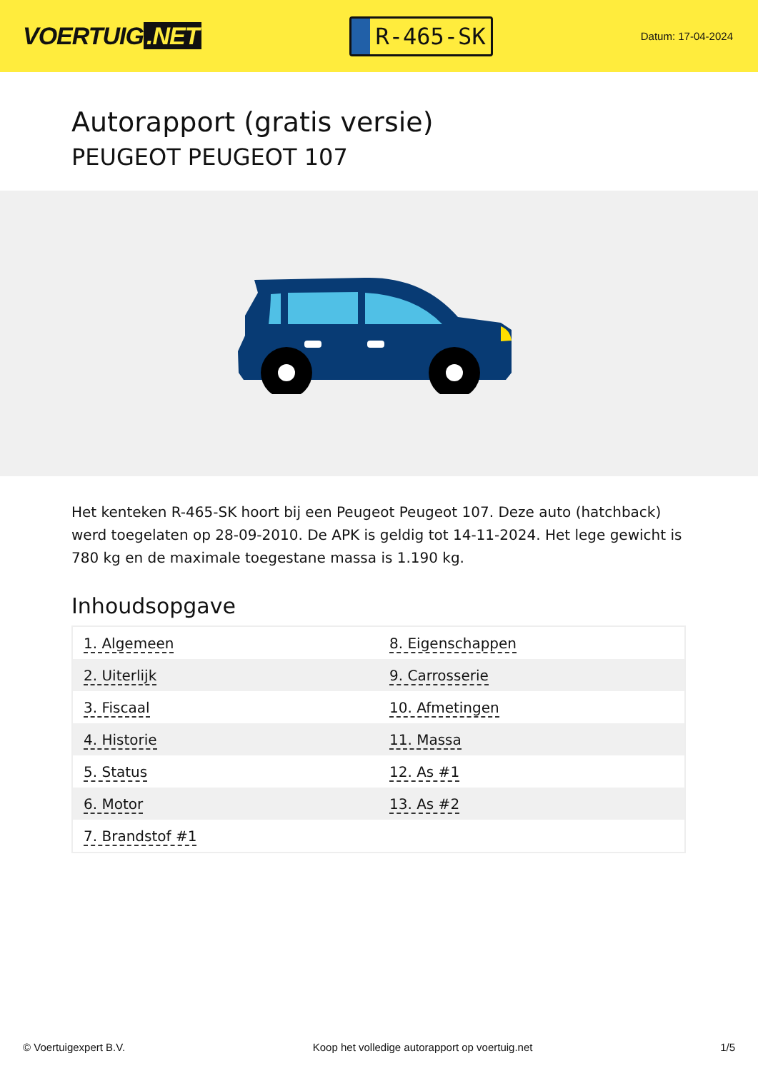VOERTUIG.NET
R-465-SK
Datum: 17-04-2024
Autorapport (gratis versie)
PEUGEOT PEUGEOT 107
Het kenteken R-465-SK hoort bij een Peugeot Peugeot 107. Deze auto (hatchback) werd toegelaten op 28-09-2010. De APK is geldig tot 14-11-2024. Het lege gewicht is 780 kg en de maximale toegestane massa is 1.190 kg.
Inhoudsopgave
| 1. Algemeen | 8. Eigenschappen |
| 2. Uiterlijk | 9. Carrosserie |
| 3. Fiscaal | 10. Afmetingen |
| 4. Historie | 11. Massa |
| 5. Status | 12. As #1 |
| 6. Motor | 13. As #2 |
| 7. Brandstof #1 | |
© Voertuigexpert B.V. Koop het volledige autorapport op voertuig.net 1/5